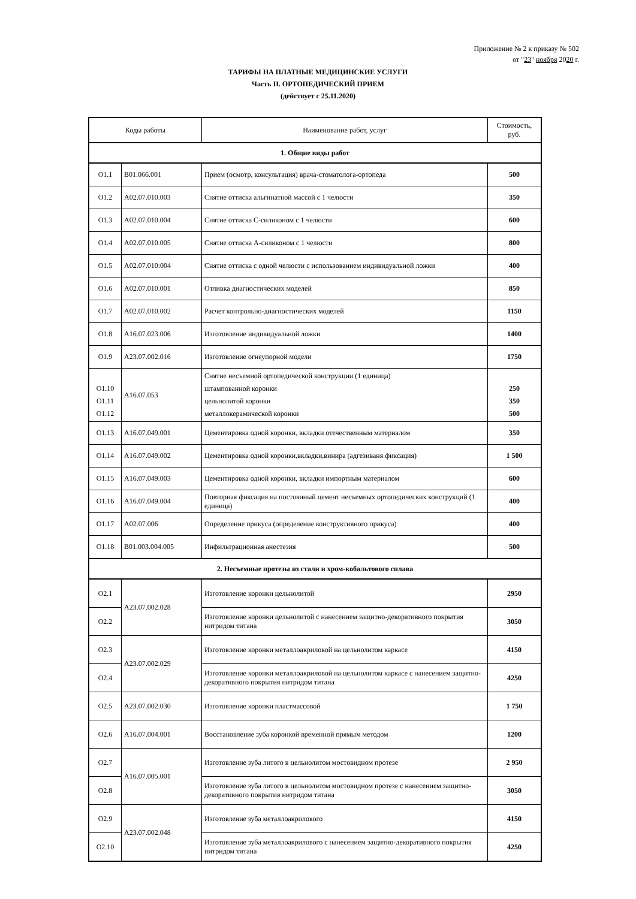Приложение № 2 к приказу № 502
от "23" ноября 2020 г.
ТАРИФЫ НА ПЛАТНЫЕ МЕДИЦИНСКИЕ УСЛУГИ
Часть II. ОРТОПЕДИЧЕСКИЙ ПРИЕМ
(действует с 25.11.2020)
| Коды работы | | Наименование работ, услуг | Стоимость, руб. |
| --- | --- | --- | --- |
| 1. Общие виды работ | | | |
| О1.1 | В01.066.001 | Прием (осмотр, консультация) врача-стоматолога-ортопеда | 500 |
| О1.2 | А02.07.010.003 | Снятие оттиска альгинатной массой с 1 челюсти | 350 |
| О1.3 | А02.07.010.004 | Снятие оттиска С-силиконом с 1 челюсти | 600 |
| О1.4 | А02.07.010.005 | Снятие оттиска А-силиконом с 1 челюсти | 800 |
| О1.5 | А02.07.010:004 | Снятие оттиска с одной челюсти с использованием индивидуальной ложки | 400 |
| О1.6 | А02.07.010.001 | Отливка диагностических моделей | 850 |
| О1.7 | А02.07.010.002 | Расчет контрольно-диагностических моделей | 1150 |
| О1.8 | А16.07.023.006 | Изготовление индивидуальной ложки | 1400 |
| О1.9 | А23.07.002.016 | Изготовление огнеупорной модели | 1750 |
| О1.10 О1.11 О1.12 | А16.07.053 | Снятие несъемной ортопедической конструкции (1 единица) штампованной коронки цельнолитой коронки металлокерамической коронки | 250 350 500 |
| О1.13 | А16.07.049.001 | Цементировка одной коронки, вкладки отечественным материалом | 350 |
| О1.14 | А16.07.049.002 | Цементировка одной коронки,вкладки,винира (адгезиваня фиксация) | 1 500 |
| О1.15 | А16.07.049.003 | Цементировка одной коронки, вкладки импортным материалом | 600 |
| О1.16 | А16.07.049.004 | Повторная фиксация на постоянный цемент несъемных ортопедических конструкций (1 единица) | 400 |
| О1.17 | А02.07.006 | Определение прикуса (определение конструктивного прикуса) | 400 |
| О1.18 | В01.003.004.005 | Инфильтрационная анестезия | 500 |
| 2. Несъемные протезы из стали и хром-кобальтового сплава | | | |
| О2.1 | А23.07.002.028 | Изготовление коронки цельнолитой | 2950 |
| О2.2 | | Изготовление коронки цельнолитой с нанесением защитно-декоративного покрытия нитридом титана | 3050 |
| О2.3 | А23.07.002.029 | Изготовление коронки металлоакриловой на цельнолитом каркасе | 4150 |
| О2.4 | | Изготовление коронки металлоакриловой на цельнолитом каркасе с нанесением защитно-декоративного покрытия нитридом титана | 4250 |
| О2.5 | А23.07.002.030 | Изготовление коронки пластмассовой | 1 750 |
| О2.6 | А16.07.004.001 | Восстановление зуба коронкой временной прямым методом | 1200 |
| О2.7 | А16.07.005.001 | Изготовление зуба литого в цельнолитом мостовидном протезе | 2 950 |
| О2.8 | | Изготовление зуба литого в цельнолитом мостовидном протезе с нанесением защитно-декоративного покрытия нитридом титана | 3050 |
| О2.9 | А23.07.002.048 | Изготовление зуба металлоакрилового | 4150 |
| О2.10 | | Изготовление зуба металлоакрилового с нанесением защитно-декоративного покрытия нитридом титана | 4250 |